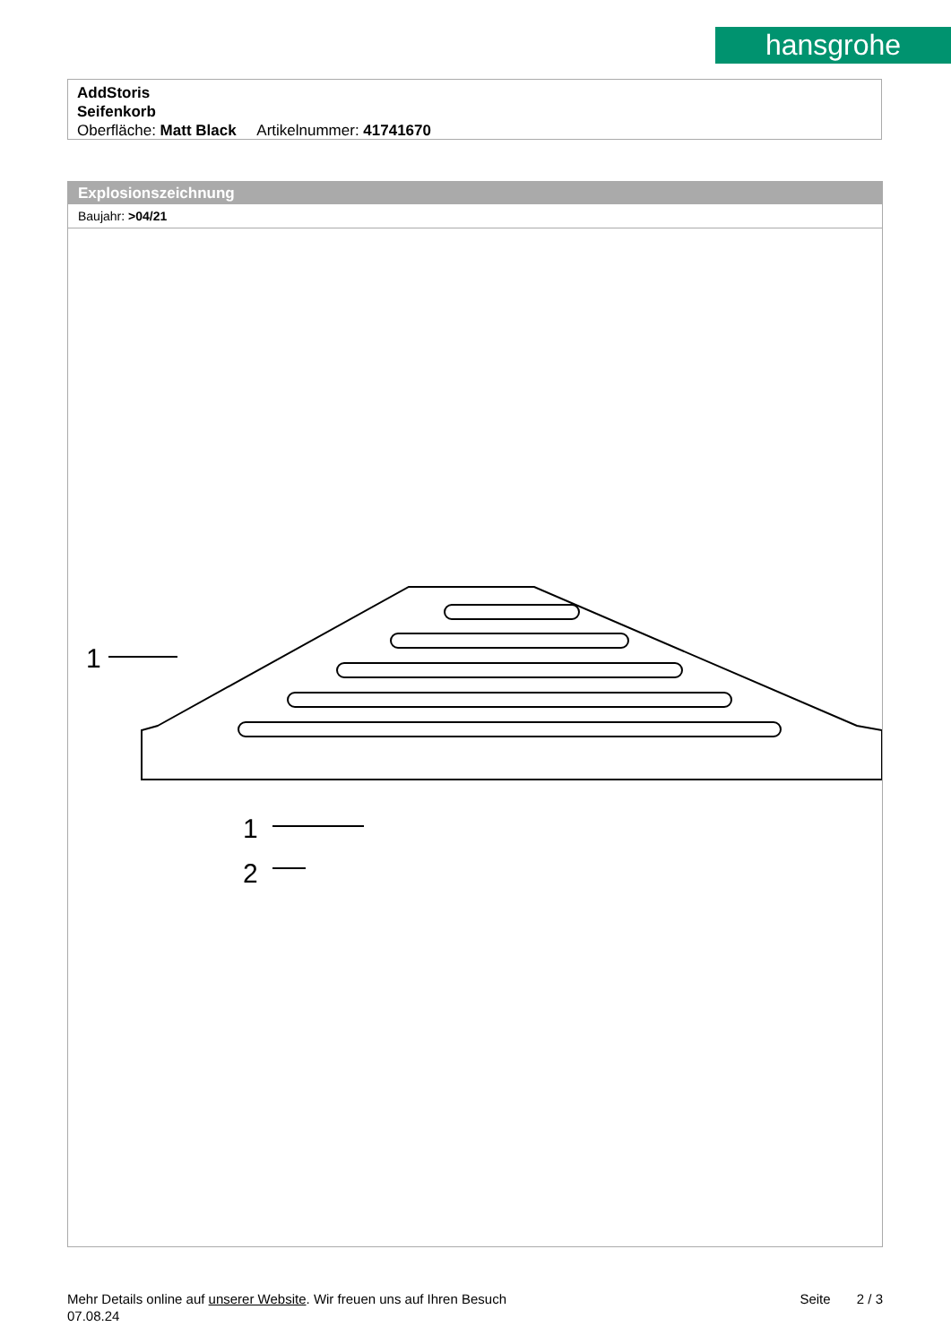hansgrohe
AddStoris
Seifenkorb
Oberfläche: Matt Black Artikelnummer: 41741670
Explosionszeichnung
Baujahr: >04/21
1
1
2
Seite 2 / 3
Mehr Details online auf unserer Website. Wir freuen uns auf Ihren Besuch
07.08.24